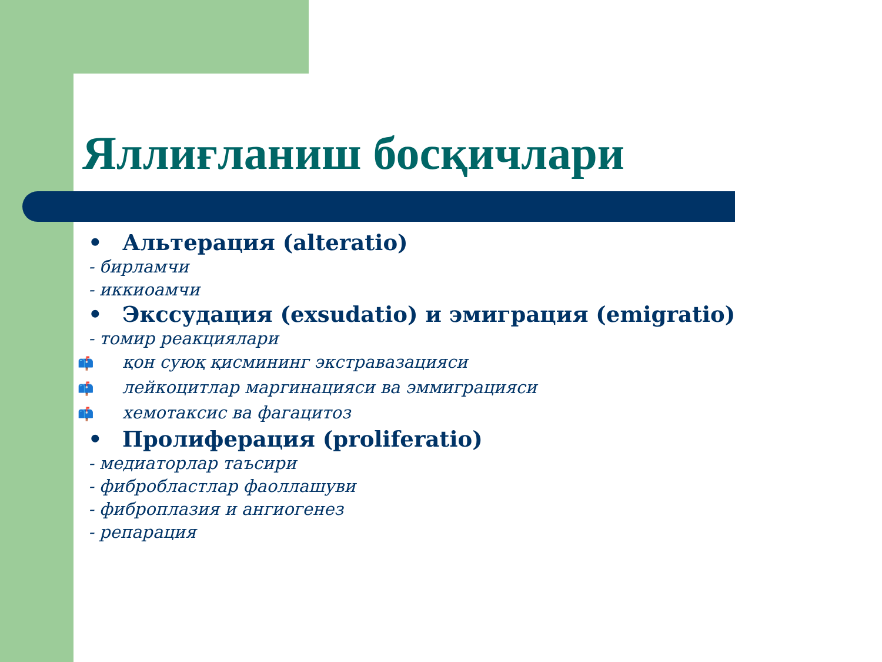Яллиғланиш босқичлари
• Альтерация (alteratio)
- бирламчи
- иккиоамчи
• Экссудация (exsudatio) и эмиграция (emigratio)
- томир реакциялари
📫 қон суюқ қисмининг экстравазацияси
📫 лейкоцитлар маргинацияси ва эммиграцияси
📫 хемотаксис ва фагацитоз
• Пролиферация (proliferatio)
- медиаторлар таъсири
- фибробластлар фаоллашуви
- фиброплазия и ангиогенез
- репарация